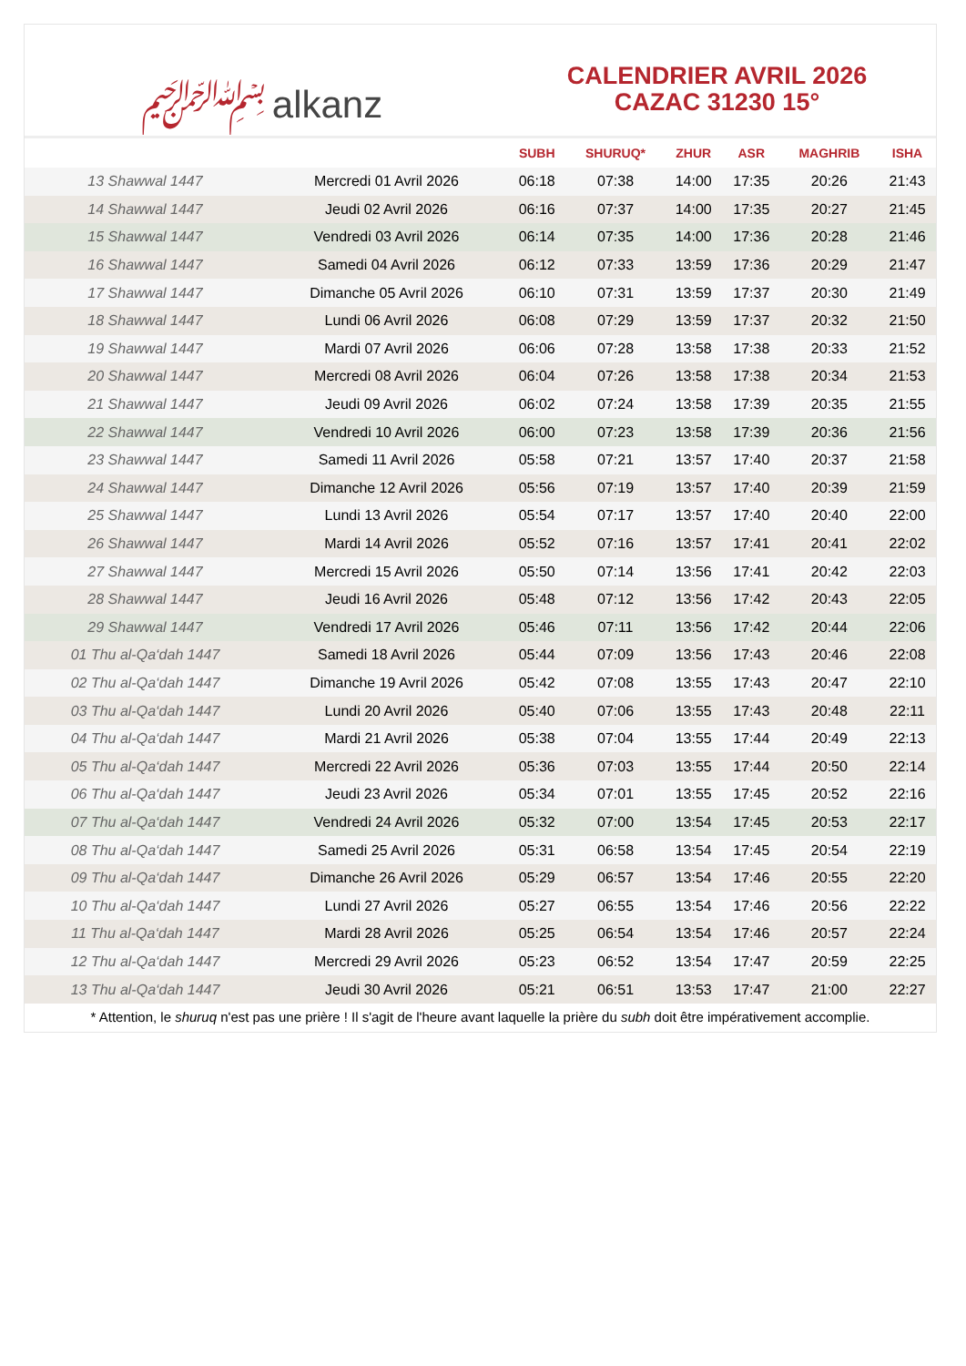﷽ alkanz
CALENDRIER AVRIL 2026
CAZAC 31230 15°
| | | SUBH | SHURUQ* | ZHUR | ASR | MAGHRIB | ISHA |
| --- | --- | --- | --- | --- | --- | --- | --- |
| 13 Shawwal 1447 | Mercredi 01 Avril 2026 | 06:18 | 07:38 | 14:00 | 17:35 | 20:26 | 21:43 |
| 14 Shawwal 1447 | Jeudi 02 Avril 2026 | 06:16 | 07:37 | 14:00 | 17:35 | 20:27 | 21:45 |
| 15 Shawwal 1447 | Vendredi 03 Avril 2026 | 06:14 | 07:35 | 14:00 | 17:36 | 20:28 | 21:46 |
| 16 Shawwal 1447 | Samedi 04 Avril 2026 | 06:12 | 07:33 | 13:59 | 17:36 | 20:29 | 21:47 |
| 17 Shawwal 1447 | Dimanche 05 Avril 2026 | 06:10 | 07:31 | 13:59 | 17:37 | 20:30 | 21:49 |
| 18 Shawwal 1447 | Lundi 06 Avril 2026 | 06:08 | 07:29 | 13:59 | 17:37 | 20:32 | 21:50 |
| 19 Shawwal 1447 | Mardi 07 Avril 2026 | 06:06 | 07:28 | 13:58 | 17:38 | 20:33 | 21:52 |
| 20 Shawwal 1447 | Mercredi 08 Avril 2026 | 06:04 | 07:26 | 13:58 | 17:38 | 20:34 | 21:53 |
| 21 Shawwal 1447 | Jeudi 09 Avril 2026 | 06:02 | 07:24 | 13:58 | 17:39 | 20:35 | 21:55 |
| 22 Shawwal 1447 | Vendredi 10 Avril 2026 | 06:00 | 07:23 | 13:58 | 17:39 | 20:36 | 21:56 |
| 23 Shawwal 1447 | Samedi 11 Avril 2026 | 05:58 | 07:21 | 13:57 | 17:40 | 20:37 | 21:58 |
| 24 Shawwal 1447 | Dimanche 12 Avril 2026 | 05:56 | 07:19 | 13:57 | 17:40 | 20:39 | 21:59 |
| 25 Shawwal 1447 | Lundi 13 Avril 2026 | 05:54 | 07:17 | 13:57 | 17:40 | 20:40 | 22:00 |
| 26 Shawwal 1447 | Mardi 14 Avril 2026 | 05:52 | 07:16 | 13:57 | 17:41 | 20:41 | 22:02 |
| 27 Shawwal 1447 | Mercredi 15 Avril 2026 | 05:50 | 07:14 | 13:56 | 17:41 | 20:42 | 22:03 |
| 28 Shawwal 1447 | Jeudi 16 Avril 2026 | 05:48 | 07:12 | 13:56 | 17:42 | 20:43 | 22:05 |
| 29 Shawwal 1447 | Vendredi 17 Avril 2026 | 05:46 | 07:11 | 13:56 | 17:42 | 20:44 | 22:06 |
| 01 Thu al-Qa‘dah 1447 | Samedi 18 Avril 2026 | 05:44 | 07:09 | 13:56 | 17:43 | 20:46 | 22:08 |
| 02 Thu al-Qa‘dah 1447 | Dimanche 19 Avril 2026 | 05:42 | 07:08 | 13:55 | 17:43 | 20:47 | 22:10 |
| 03 Thu al-Qa‘dah 1447 | Lundi 20 Avril 2026 | 05:40 | 07:06 | 13:55 | 17:43 | 20:48 | 22:11 |
| 04 Thu al-Qa‘dah 1447 | Mardi 21 Avril 2026 | 05:38 | 07:04 | 13:55 | 17:44 | 20:49 | 22:13 |
| 05 Thu al-Qa‘dah 1447 | Mercredi 22 Avril 2026 | 05:36 | 07:03 | 13:55 | 17:44 | 20:50 | 22:14 |
| 06 Thu al-Qa‘dah 1447 | Jeudi 23 Avril 2026 | 05:34 | 07:01 | 13:55 | 17:45 | 20:52 | 22:16 |
| 07 Thu al-Qa‘dah 1447 | Vendredi 24 Avril 2026 | 05:32 | 07:00 | 13:54 | 17:45 | 20:53 | 22:17 |
| 08 Thu al-Qa‘dah 1447 | Samedi 25 Avril 2026 | 05:31 | 06:58 | 13:54 | 17:45 | 20:54 | 22:19 |
| 09 Thu al-Qa‘dah 1447 | Dimanche 26 Avril 2026 | 05:29 | 06:57 | 13:54 | 17:46 | 20:55 | 22:20 |
| 10 Thu al-Qa‘dah 1447 | Lundi 27 Avril 2026 | 05:27 | 06:55 | 13:54 | 17:46 | 20:56 | 22:22 |
| 11 Thu al-Qa‘dah 1447 | Mardi 28 Avril 2026 | 05:25 | 06:54 | 13:54 | 17:46 | 20:57 | 22:24 |
| 12 Thu al-Qa‘dah 1447 | Mercredi 29 Avril 2026 | 05:23 | 06:52 | 13:54 | 17:47 | 20:59 | 22:25 |
| 13 Thu al-Qa‘dah 1447 | Jeudi 30 Avril 2026 | 05:21 | 06:51 | 13:53 | 17:47 | 21:00 | 22:27 |
* Attention, le shuruq n'est pas une prière ! Il s'agit de l'heure avant laquelle la prière du subh doit être impérativement accomplie.